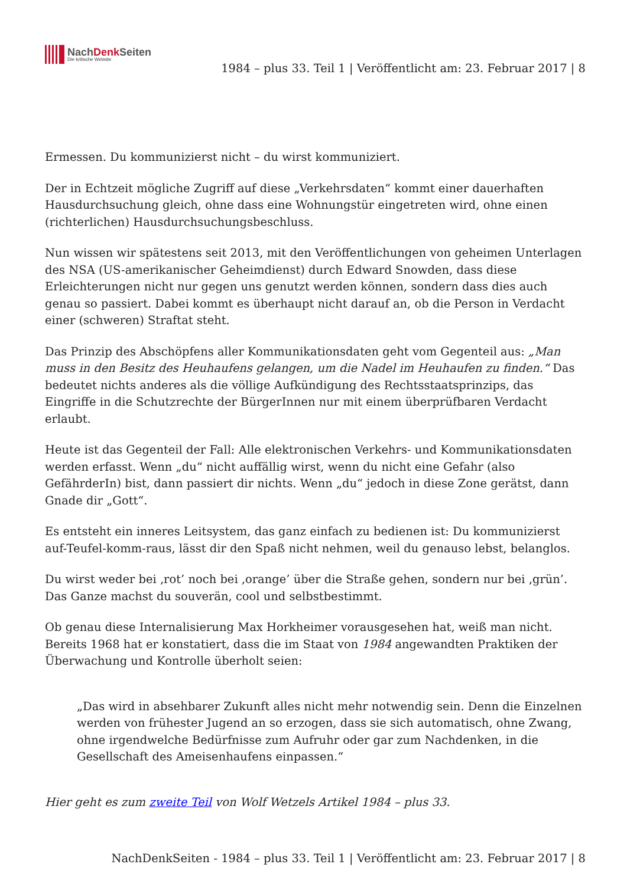NachDenk Seiten
Die kritische Website
1984 – plus 33. Teil 1 | Veröffentlicht am: 23. Februar 2017 | 8
Ermessen. Du kommunizierst nicht – du wirst kommuniziert.
Der in Echtzeit mögliche Zugriff auf diese „Verkehrsdaten“ kommt einer dauerhaften Hausdurchsuchung gleich, ohne dass eine Wohnungstür eingetreten wird, ohne einen (richterlichen) Hausdurchsuchungsbeschluss.
Nun wissen wir spätestens seit 2013, mit den Veröffentlichungen von geheimen Unterlagen des NSA (US-amerikanischer Geheimdienst) durch Edward Snowden, dass diese Erleichterungen nicht nur gegen uns genutzt werden können, sondern dass dies auch genau so passiert. Dabei kommt es überhaupt nicht darauf an, ob die Person in Verdacht einer (schweren) Straftat steht.
Das Prinzip des Abschöpfens aller Kommunikationsdaten geht vom Gegenteil aus: „Man muss in den Besitz des Heuhaufens gelangen, um die Nadel im Heuhaufen zu finden.“ Das bedeutet nichts anderes als die völlige Aufkündigung des Rechtsstaatsprinzips, das Eingriffe in die Schutzrechte der BürgerInnen nur mit einem überprüfbaren Verdacht erlaubt.
Heute ist das Gegenteil der Fall: Alle elektronischen Verkehrs- und Kommunikationsdaten werden erfasst. Wenn „du“ nicht auffällig wirst, wenn du nicht eine Gefahr (also GefährderIn) bist, dann passiert dir nichts. Wenn „du“ jedoch in diese Zone gerätst, dann Gnade dir „Gott“.
Es entsteht ein inneres Leitsystem, das ganz einfach zu bedienen ist: Du kommunizierst auf-Teufel-komm-raus, lässt dir den Spaß nicht nehmen, weil du genauso lebst, belanglos.
Du wirst weder bei ‚rot’ noch bei ‚orange’ über die Straße gehen, sondern nur bei ‚grün’. Das Ganze machst du souverän, cool und selbstbestimmt.
Ob genau diese Internalisierung Max Horkheimer vorausgesehen hat, weiß man nicht. Bereits 1968 hat er konstatiert, dass die im Staat von 1984 angewandten Praktiken der Überwachung und Kontrolle überholt seien:
„Das wird in absehbarer Zukunft alles nicht mehr notwendig sein. Denn die Einzelnen werden von frühester Jugend an so erzogen, dass sie sich automatisch, ohne Zwang, ohne irgendwelche Bedürfnisse zum Aufruhr oder gar zum Nachdenken, in die Gesellschaft des Ameisenhaufens einpassen.“
Hier geht es zum zweite Teil von Wolf Wetzels Artikel 1984 – plus 33.
NachDenkSeiten - 1984 – plus 33. Teil 1 | Veröffentlicht am: 23. Februar 2017 | 8